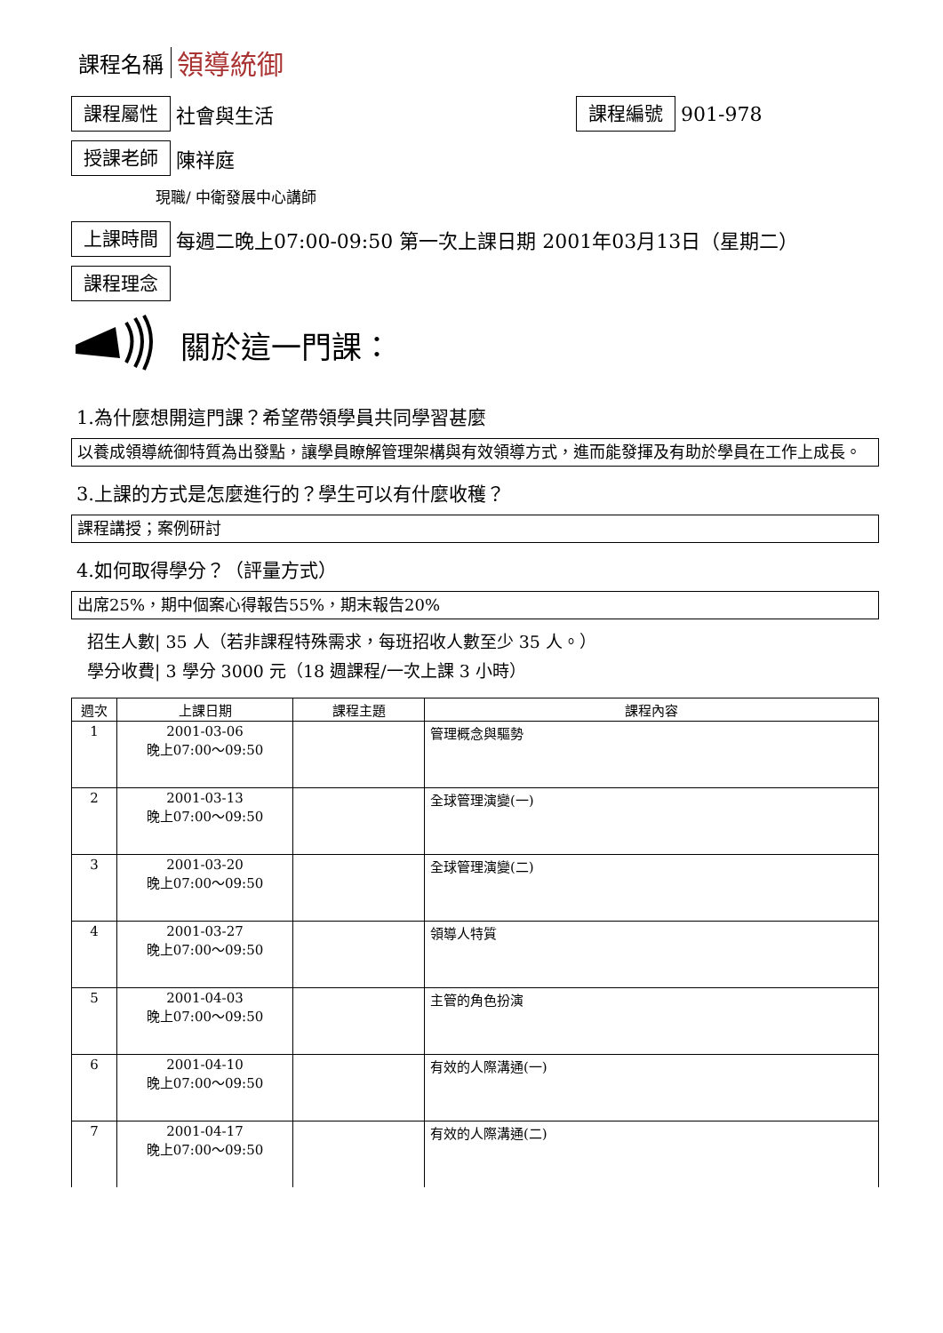課程名稱 領導統御
課程屬性
社會與生活
課程編號
901-978
授課老師
陳祥庭
現職/ 中衛發展中心講師
上課時間
每週二晚上07:00-09:50 第一次上課日期 2001年03月13日（星期二）
課程理念
關於這一門課：
1.為什麼想開這門課？希望帶領學員共同學習甚麼
以養成領導統御特質為出發點，讓學員瞭解管理架構與有效領導方式，進而能發揮及有助於學員在工作上成長。
3.上課的方式是怎麼進行的？學生可以有什麼收穫？
課程講授；案例研討
4.如何取得學分？（評量方式）
出席25%，期中個案心得報告55%，期末報告20%
招生人數| 35 人（若非課程特殊需求，每班招收人數至少 35 人。）
學分收費| 3 學分 3000 元（18 週課程/一次上課 3 小時）
| 週次 | 上課日期 | 課程主題 | 課程內容 |
| --- | --- | --- | --- |
| 1 | 2001-03-06 晚上07:00～09:50 | | 管理概念與驅勢 |
| 2 | 2001-03-13 晚上07:00～09:50 | | 全球管理演變(一) |
| 3 | 2001-03-20 晚上07:00～09:50 | | 全球管理演變(二) |
| 4 | 2001-03-27 晚上07:00～09:50 | | 領導人特質 |
| 5 | 2001-04-03 晚上07:00～09:50 | | 主管的角色扮演 |
| 6 | 2001-04-10 晚上07:00～09:50 | | 有效的人際溝通(一) |
| 7 | 2001-04-17 晚上07:00～09:50 | | 有效的人際溝通(二) |